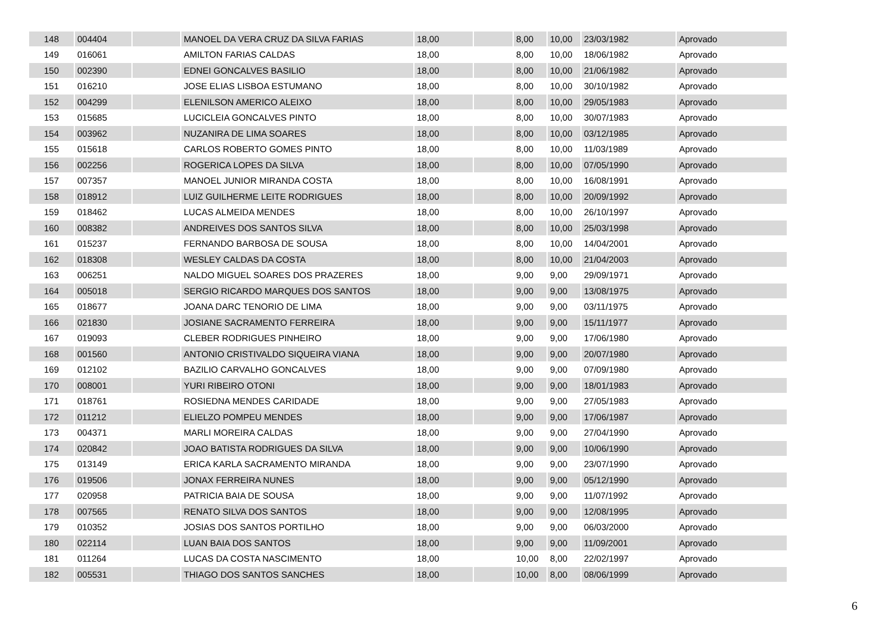| 148 | 004404 | | MANOEL DA VERA CRUZ DA SILVA FARIAS | 18,00 | | 8,00 | 10,00 | 23/03/1982 | Aprovado |
| 149 | 016061 | | AMILTON FARIAS CALDAS | 18,00 | | 8,00 | 10,00 | 18/06/1982 | Aprovado |
| 150 | 002390 | | EDNEI GONCALVES BASILIO | 18,00 | | 8,00 | 10,00 | 21/06/1982 | Aprovado |
| 151 | 016210 | | JOSE ELIAS LISBOA ESTUMANO | 18,00 | | 8,00 | 10,00 | 30/10/1982 | Aprovado |
| 152 | 004299 | | ELENILSON AMERICO ALEIXO | 18,00 | | 8,00 | 10,00 | 29/05/1983 | Aprovado |
| 153 | 015685 | | LUCICLEIA GONCALVES PINTO | 18,00 | | 8,00 | 10,00 | 30/07/1983 | Aprovado |
| 154 | 003962 | | NUZANIRA DE LIMA SOARES | 18,00 | | 8,00 | 10,00 | 03/12/1985 | Aprovado |
| 155 | 015618 | | CARLOS ROBERTO GOMES PINTO | 18,00 | | 8,00 | 10,00 | 11/03/1989 | Aprovado |
| 156 | 002256 | | ROGERICA LOPES DA SILVA | 18,00 | | 8,00 | 10,00 | 07/05/1990 | Aprovado |
| 157 | 007357 | | MANOEL JUNIOR MIRANDA COSTA | 18,00 | | 8,00 | 10,00 | 16/08/1991 | Aprovado |
| 158 | 018912 | | LUIZ GUILHERME LEITE RODRIGUES | 18,00 | | 8,00 | 10,00 | 20/09/1992 | Aprovado |
| 159 | 018462 | | LUCAS ALMEIDA MENDES | 18,00 | | 8,00 | 10,00 | 26/10/1997 | Aprovado |
| 160 | 008382 | | ANDREIVES DOS SANTOS SILVA | 18,00 | | 8,00 | 10,00 | 25/03/1998 | Aprovado |
| 161 | 015237 | | FERNANDO BARBOSA DE SOUSA | 18,00 | | 8,00 | 10,00 | 14/04/2001 | Aprovado |
| 162 | 018308 | | WESLEY CALDAS DA COSTA | 18,00 | | 8,00 | 10,00 | 21/04/2003 | Aprovado |
| 163 | 006251 | | NALDO MIGUEL SOARES DOS PRAZERES | 18,00 | | 9,00 | 9,00 | 29/09/1971 | Aprovado |
| 164 | 005018 | | SERGIO RICARDO MARQUES DOS SANTOS | 18,00 | | 9,00 | 9,00 | 13/08/1975 | Aprovado |
| 165 | 018677 | | JOANA DARC TENORIO DE LIMA | 18,00 | | 9,00 | 9,00 | 03/11/1975 | Aprovado |
| 166 | 021830 | | JOSIANE SACRAMENTO FERREIRA | 18,00 | | 9,00 | 9,00 | 15/11/1977 | Aprovado |
| 167 | 019093 | | CLEBER RODRIGUES PINHEIRO | 18,00 | | 9,00 | 9,00 | 17/06/1980 | Aprovado |
| 168 | 001560 | | ANTONIO CRISTIVALDO SIQUEIRA VIANA | 18,00 | | 9,00 | 9,00 | 20/07/1980 | Aprovado |
| 169 | 012102 | | BAZILIO CARVALHO GONCALVES | 18,00 | | 9,00 | 9,00 | 07/09/1980 | Aprovado |
| 170 | 008001 | | YURI RIBEIRO OTONI | 18,00 | | 9,00 | 9,00 | 18/01/1983 | Aprovado |
| 171 | 018761 | | ROSIEDNA MENDES CARIDADE | 18,00 | | 9,00 | 9,00 | 27/05/1983 | Aprovado |
| 172 | 011212 | | ELIELZO POMPEU MENDES | 18,00 | | 9,00 | 9,00 | 17/06/1987 | Aprovado |
| 173 | 004371 | | MARLI MOREIRA CALDAS | 18,00 | | 9,00 | 9,00 | 27/04/1990 | Aprovado |
| 174 | 020842 | | JOAO BATISTA RODRIGUES DA SILVA | 18,00 | | 9,00 | 9,00 | 10/06/1990 | Aprovado |
| 175 | 013149 | | ERICA KARLA SACRAMENTO MIRANDA | 18,00 | | 9,00 | 9,00 | 23/07/1990 | Aprovado |
| 176 | 019506 | | JONAX FERREIRA NUNES | 18,00 | | 9,00 | 9,00 | 05/12/1990 | Aprovado |
| 177 | 020958 | | PATRICIA BAIA DE SOUSA | 18,00 | | 9,00 | 9,00 | 11/07/1992 | Aprovado |
| 178 | 007565 | | RENATO SILVA DOS SANTOS | 18,00 | | 9,00 | 9,00 | 12/08/1995 | Aprovado |
| 179 | 010352 | | JOSIAS DOS SANTOS PORTILHO | 18,00 | | 9,00 | 9,00 | 06/03/2000 | Aprovado |
| 180 | 022114 | | LUAN BAIA DOS SANTOS | 18,00 | | 9,00 | 9,00 | 11/09/2001 | Aprovado |
| 181 | 011264 | | LUCAS DA COSTA NASCIMENTO | 18,00 | | 10,00 | 8,00 | 22/02/1997 | Aprovado |
| 182 | 005531 | | THIAGO DOS SANTOS SANCHES | 18,00 | | 10,00 | 8,00 | 08/06/1999 | Aprovado |
6